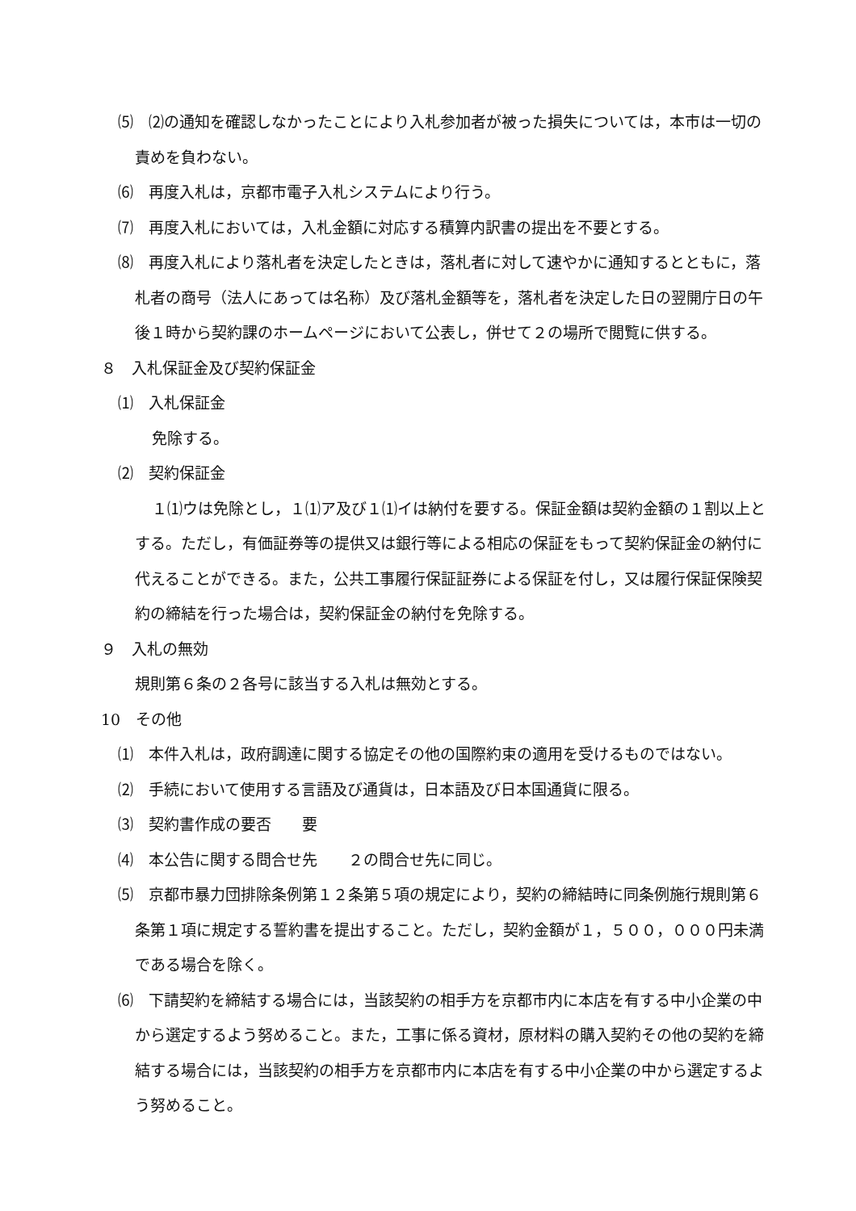⑸　⑵の通知を確認しなかったことにより入札参加者が被った損失については，本市は一切の責めを負わない。
⑹　再度入札は，京都市電子入札システムにより行う。
⑺　再度入札においては，入札金額に対応する積算内訳書の提出を不要とする。
⑻　再度入札により落札者を決定したときは，落札者に対して速やかに通知するとともに，落札者の商号（法人にあっては名称）及び落札金額等を，落札者を決定した日の翌開庁日の午後１時から契約課のホームページにおいて公表し，併せて２の場所で閲覧に供する。
８　入札保証金及び契約保証金
⑴　入札保証金
免除する。
⑵　契約保証金
１⑴ウは免除とし，１⑴ア及び１⑴イは納付を要する。保証金額は契約金額の１割以上とする。ただし，有価証券等の提供又は銀行等による相応の保証をもって契約保証金の納付に代えることができる。また，公共工事履行保証証券による保証を付し，又は履行保証保険契約の締結を行った場合は，契約保証金の納付を免除する。
９　入札の無効
規則第６条の２各号に該当する入札は無効とする。
10　その他
⑴　本件入札は，政府調達に関する協定その他の国際約束の適用を受けるものではない。
⑵　手続において使用する言語及び通貨は，日本語及び日本国通貨に限る。
⑶　契約書作成の要否　　要
⑷　本公告に関する問合せ先　　２の問合せ先に同じ。
⑸　京都市暴力団排除条例第１２条第５項の規定により，契約の締結時に同条例施行規則第６条第１項に規定する誓約書を提出すること。ただし，契約金額が１，５００，０００円未満である場合を除く。
⑹　下請契約を締結する場合には，当該契約の相手方を京都市内に本店を有する中小企業の中から選定するよう努めること。また，工事に係る資材，原材料の購入契約その他の契約を締結する場合には，当該契約の相手方を京都市内に本店を有する中小企業の中から選定するよう努めること。